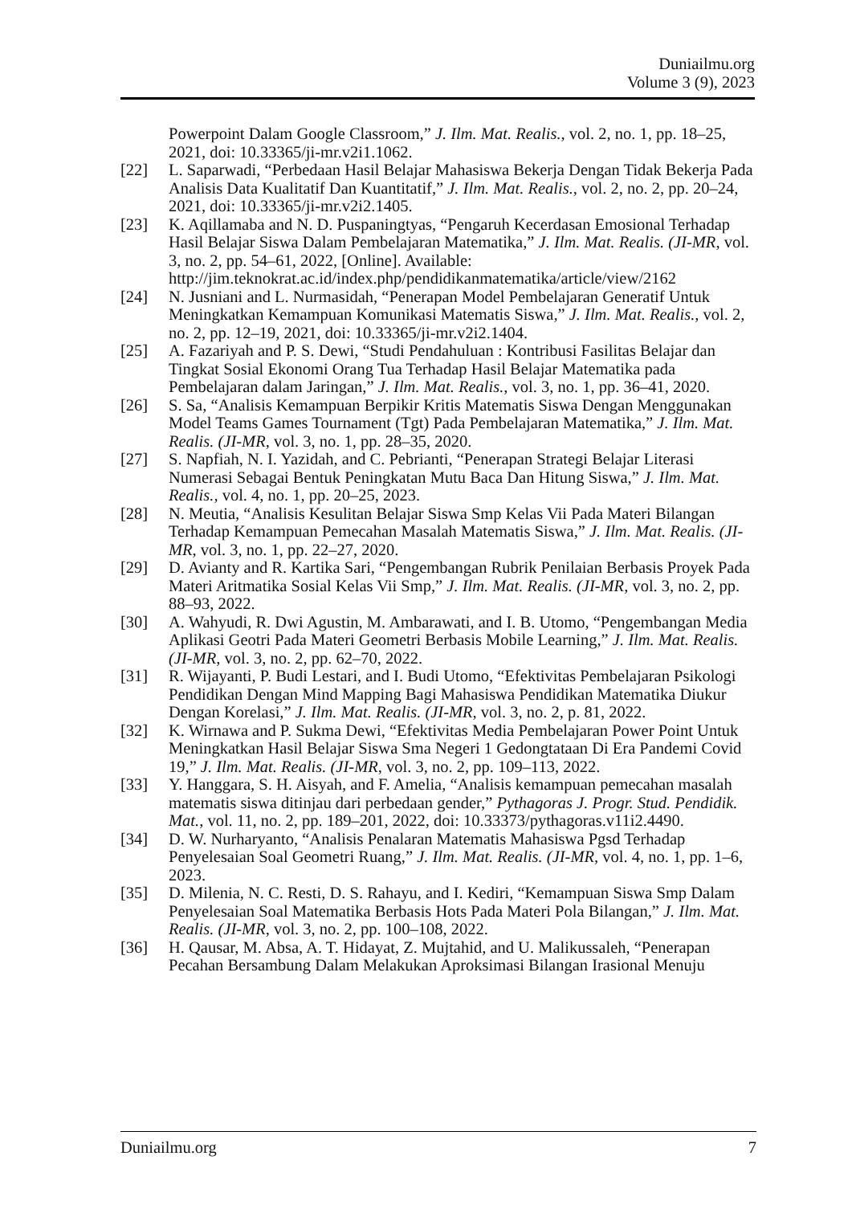Duniailmu.org
Volume 3 (9), 2023
Powerpoint Dalam Google Classroom,” J. Ilm. Mat. Realis., vol. 2, no. 1, pp. 18–25, 2021, doi: 10.33365/ji-mr.v2i1.1062.
[22] L. Saparwadi, “Perbedaan Hasil Belajar Mahasiswa Bekerja Dengan Tidak Bekerja Pada Analisis Data Kualitatif Dan Kuantitatif,” J. Ilm. Mat. Realis., vol. 2, no. 2, pp. 20–24, 2021, doi: 10.33365/ji-mr.v2i2.1405.
[23] K. Aqillamaba and N. D. Puspaningtyas, “Pengaruh Kecerdasan Emosional Terhadap Hasil Belajar Siswa Dalam Pembelajaran Matematika,” J. Ilm. Mat. Realis. (JI-MR, vol. 3, no. 2, pp. 54–61, 2022, [Online]. Available: http://jim.teknokrat.ac.id/index.php/pendidikanmatematika/article/view/2162
[24] N. Jusniani and L. Nurmasidah, “Penerapan Model Pembelajaran Generatif Untuk Meningkatkan Kemampuan Komunikasi Matematis Siswa,” J. Ilm. Mat. Realis., vol. 2, no. 2, pp. 12–19, 2021, doi: 10.33365/ji-mr.v2i2.1404.
[25] A. Fazariyah and P. S. Dewi, “Studi Pendahuluan : Kontribusi Fasilitas Belajar dan Tingkat Sosial Ekonomi Orang Tua Terhadap Hasil Belajar Matematika pada Pembelajaran dalam Jaringan,” J. Ilm. Mat. Realis., vol. 3, no. 1, pp. 36–41, 2020.
[26] S. Sa, “Analisis Kemampuan Berpikir Kritis Matematis Siswa Dengan Menggunakan Model Teams Games Tournament (Tgt) Pada Pembelajaran Matematika,” J. Ilm. Mat. Realis. (JI-MR, vol. 3, no. 1, pp. 28–35, 2020.
[27] S. Napfiah, N. I. Yazidah, and C. Pebrianti, “Penerapan Strategi Belajar Literasi Numerasi Sebagai Bentuk Peningkatan Mutu Baca Dan Hitung Siswa,” J. Ilm. Mat. Realis., vol. 4, no. 1, pp. 20–25, 2023.
[28] N. Meutia, “Analisis Kesulitan Belajar Siswa Smp Kelas Vii Pada Materi Bilangan Terhadap Kemampuan Pemecahan Masalah Matematis Siswa,” J. Ilm. Mat. Realis. (JI-MR, vol. 3, no. 1, pp. 22–27, 2020.
[29] D. Avianty and R. Kartika Sari, “Pengembangan Rubrik Penilaian Berbasis Proyek Pada Materi Aritmatika Sosial Kelas Vii Smp,” J. Ilm. Mat. Realis. (JI-MR, vol. 3, no. 2, pp. 88–93, 2022.
[30] A. Wahyudi, R. Dwi Agustin, M. Ambarawati, and I. B. Utomo, “Pengembangan Media Aplikasi Geotri Pada Materi Geometri Berbasis Mobile Learning,” J. Ilm. Mat. Realis. (JI-MR, vol. 3, no. 2, pp. 62–70, 2022.
[31] R. Wijayanti, P. Budi Lestari, and I. Budi Utomo, “Efektivitas Pembelajaran Psikologi Pendidikan Dengan Mind Mapping Bagi Mahasiswa Pendidikan Matematika Diukur Dengan Korelasi,” J. Ilm. Mat. Realis. (JI-MR, vol. 3, no. 2, p. 81, 2022.
[32] K. Wirnawa and P. Sukma Dewi, “Efektivitas Media Pembelajaran Power Point Untuk Meningkatkan Hasil Belajar Siswa Sma Negeri 1 Gedongtataan Di Era Pandemi Covid 19,” J. Ilm. Mat. Realis. (JI-MR, vol. 3, no. 2, pp. 109–113, 2022.
[33] Y. Hanggara, S. H. Aisyah, and F. Amelia, “Analisis kemampuan pemecahan masalah matematis siswa ditinjau dari perbedaan gender,” Pythagoras J. Progr. Stud. Pendidik. Mat., vol. 11, no. 2, pp. 189–201, 2022, doi: 10.33373/pythagoras.v11i2.4490.
[34] D. W. Nurharyanto, “Analisis Penalaran Matematis Mahasiswa Pgsd Terhadap Penyelesaian Soal Geometri Ruang,” J. Ilm. Mat. Realis. (JI-MR, vol. 4, no. 1, pp. 1–6, 2023.
[35] D. Milenia, N. C. Resti, D. S. Rahayu, and I. Kediri, “Kemampuan Siswa Smp Dalam Penyelesaian Soal Matematika Berbasis Hots Pada Materi Pola Bilangan,” J. Ilm. Mat. Realis. (JI-MR, vol. 3, no. 2, pp. 100–108, 2022.
[36] H. Qausar, M. Absa, A. T. Hidayat, Z. Mujtahid, and U. Malikussaleh, “Penerapan Pecahan Bersambung Dalam Melakukan Aproksimasi Bilangan Irasional Menuju
Duniailmu.org 7